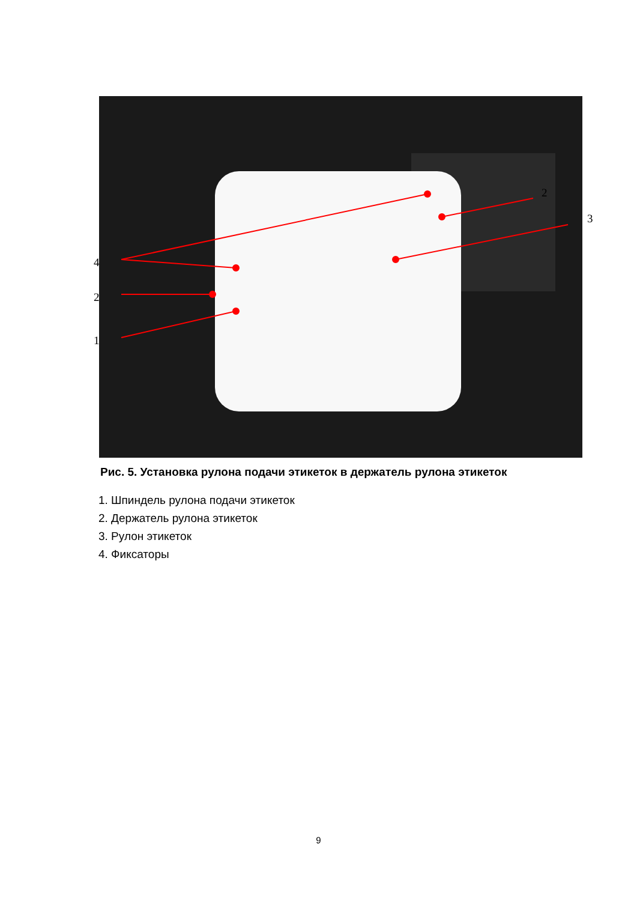4
2
1
2
3
Рис. 5. Установка рулона подачи этикеток в держатель рулона этикеток
1. Шпиндель рулона подачи этикеток
2. Держатель рулона этикеток
3. Рулон этикеток
4. Фиксаторы
9